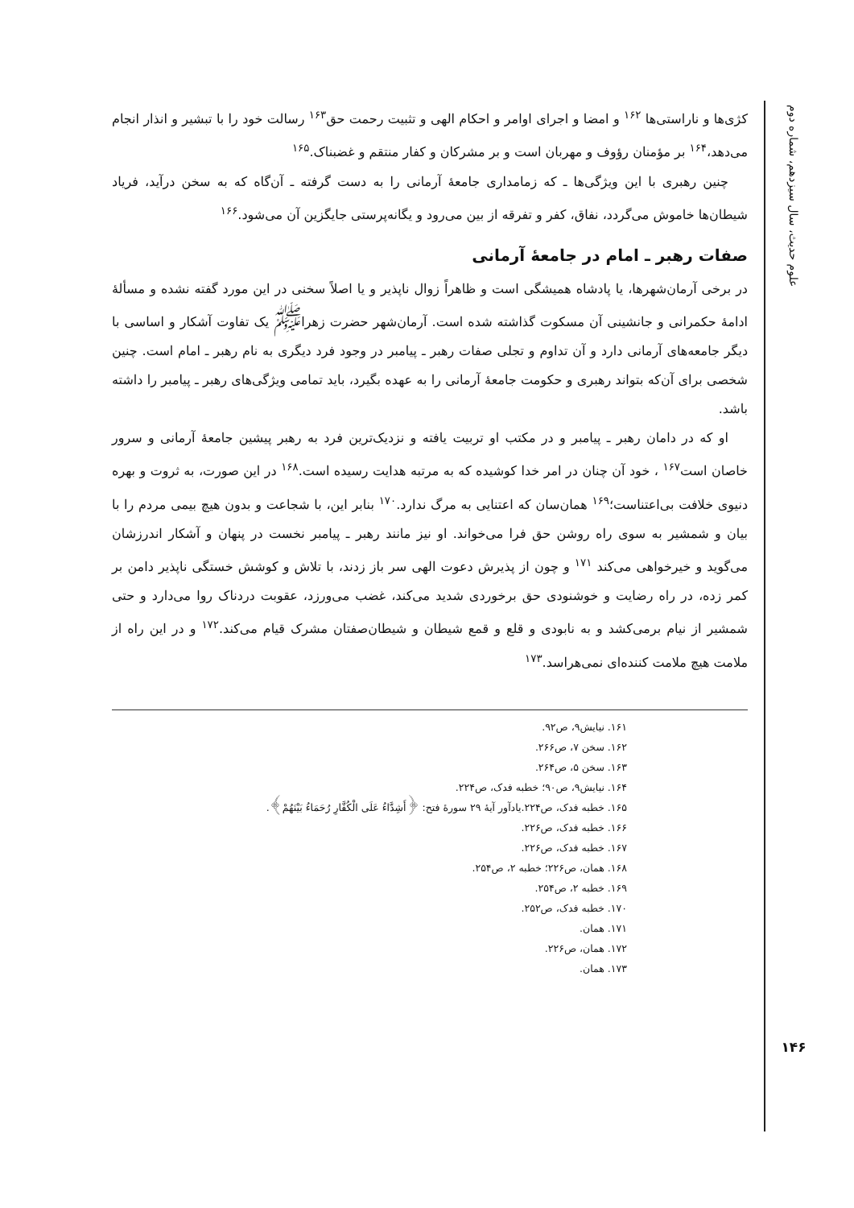علوم حدیث، سال سیزدهم، شماره دوم
۱۴۶
کژی‌ها و ناراستی‌ها <sup>۱۶۲</sup> و امضا و اجرای اوامر و احکام الهی و تثبیت رحمت حق<sup>۱۶۳</sup> رسالت خود را با تبشیر و انذار انجام می‌دهد،<sup>۱۶۴</sup> بر مؤمنان رؤوف و مهربان است و بر مشرکان و کفار منتقم و غضبناک.<sup>۱۶۵</sup>
چنین رهبری با این ویژگی‌ها ـ که زمامداری جامعهٔ آرمانی را به دست گرفته ـ آن‌گاه که به سخن درآید، فریاد شیطان‌ها خاموش می‌گردد، نفاق، کفر و تفرقه از بین می‌رود و یگانه‌پرستی جایگزین آن می‌شود.<sup>۱۶۶</sup>
صفات رهبر ـ امام در جامعهٔ آرمانی
در برخی آرمان‌شهرها، یا پادشاه همیشگی است و ظاهراً زوال ناپذیر و یا اصلاً سخنی در این مورد گفته نشده و مسألهٔ ادامهٔ حکمرانی و جانشینی آن مسکوت گذاشته شده است. آرمان‌شهر حضرت زهرا<sup>ﷺ</sup> یک تفاوت آشکار و اساسی با دیگر جامعه‌های آرمانی دارد و آن تداوم و تجلی صفات رهبر ـ پیامبر در وجود فرد دیگری به نام رهبر ـ امام است. چنین شخصی برای آن‌که بتواند رهبری و حکومت جامعهٔ آرمانی را به عهده بگیرد، باید تمامی ویژگی‌های رهبر ـ پیامبر را داشته باشد.
او که در دامان رهبر ـ پیامبر و در مکتب او تربیت یافته و نزدیک‌ترین فرد به رهبر پیشین جامعهٔ آرمانی و سرور خاصان است<sup>۱۶۷</sup> ، خود آن چنان در امر خدا کوشیده که به مرتبه هدایت رسیده است.<sup>۱۶۸</sup> در این صورت، به ثروت و بهره دنیوی خلافت بی‌اعتناست؛<sup>۱۶۹</sup> همان‌سان که اعتنایی به مرگ ندارد.<sup>۱۷۰</sup> بنابر این، با شجاعت و بدون هیچ بیمی مردم را با بیان و شمشیر به سوی راه روشن حق فرا می‌خواند. او نیز مانند رهبر ـ پیامبر نخست در پنهان و آشکار اندرزشان می‌گوید و خیرخواهی می‌کند <sup>۱۷۱</sup> و چون از پذیرش دعوت الهی سر باز زدند، با تلاش و کوشش خستگی ناپذیر دامن بر کمر زده، در راه رضایت و خوشنودی حق برخوردی شدید می‌کند، غضب می‌ورزد، عقوبت دردناک روا می‌دارد و حتی شمشیر از نیام برمی‌کشد و به نابودی و قلع و قمع شیطان و شیطان‌صفتان مشرک قیام می‌کند.<sup>۱۷۲</sup> و در این راه از ملامت هیچ ملامت کننده‌ای نمی‌هراسد.<sup>۱۷۳</sup>
۱۶۱. نیایش۹، ص۹۲.
۱۶۲. سخن ۷، ص۲۶۶.
۱۶۳. سخن ۵، ص۲۶۴.
۱۶۴. نیایش۹، ص۹۰؛ خطبه فدک، ص۲۲۴.
۱۶۵. خطبه فدک، ص۲۲۴.یادآور آیهٔ ۲۹ سورهٔ فتح: ﴿أَشِدَّاءُ عَلَى الْكُفَّارِ رُحَمَاءُ بَيْنَهُمْ﴾.
۱۶۶. خطبه فدک، ص۲۲۶.
۱۶۷. خطبه فدک، ص۲۲۶.
۱۶۸. همان، ص۲۲۶؛ خطبه ۲، ص۲۵۴.
۱۶۹. خطبه ۲، ص۲۵۴.
۱۷۰. خطبه فدک، ص۲۵۲.
۱۷۱. همان.
۱۷۲. همان، ص۲۲۶.
۱۷۳. همان.